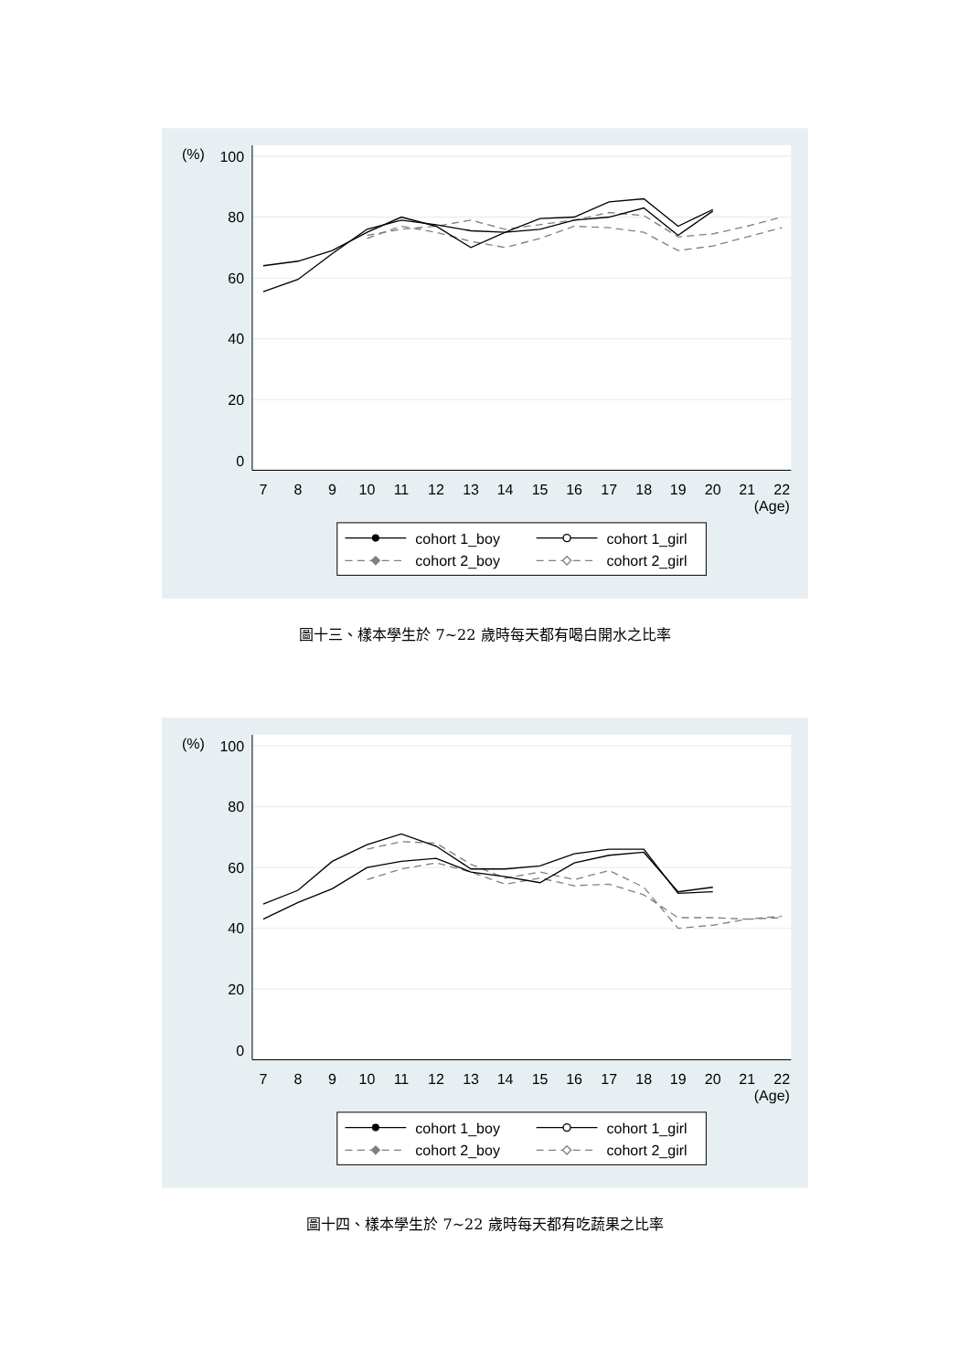(%)
100
80
60
40
20
0
7
8
9
10
11
12
13
14
15
16
17
18
19
20
21
22
(Age)
cohort 1_boy
cohort 1_girl
cohort 2_boy
cohort 2_girl
圖十三、樣本學生於 7~22 歲時每天都有喝白開水之比率
(%)
100
80
60
40
20
0
7
8
9
10
11
12
13
14
15
16
17
18
19
20
21
22
(Age)
cohort 1_boy
cohort 1_girl
cohort 2_boy
cohort 2_girl
圖十四、樣本學生於 7~22 歲時每天都有吃蔬果之比率